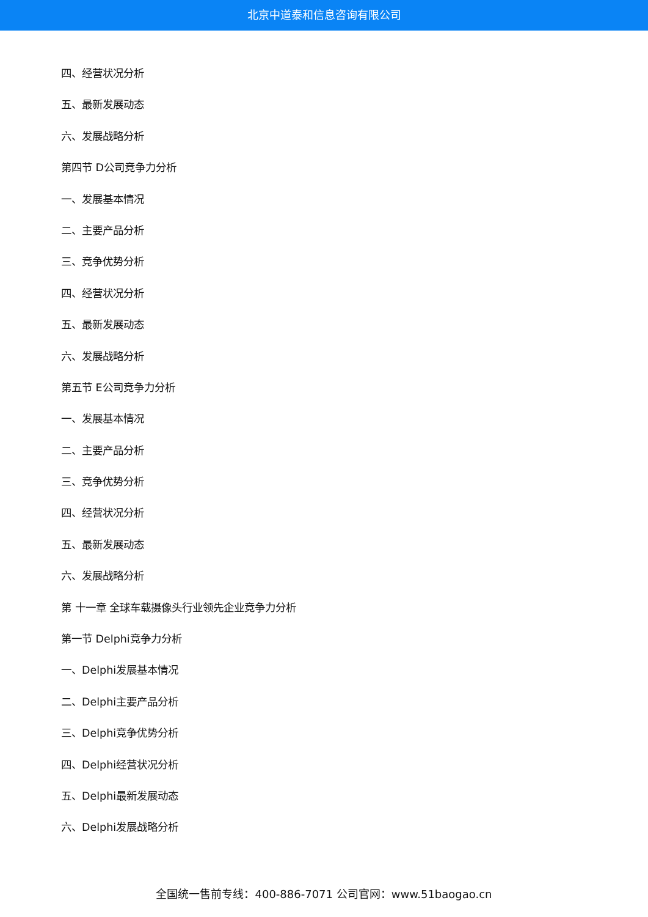北京中道泰和信息咨询有限公司
四、经营状况分析
五、最新发展动态
六、发展战略分析
第四节 D公司竞争力分析
一、发展基本情况
二、主要产品分析
三、竞争优势分析
四、经营状况分析
五、最新发展动态
六、发展战略分析
第五节 E公司竞争力分析
一、发展基本情况
二、主要产品分析
三、竞争优势分析
四、经营状况分析
五、最新发展动态
六、发展战略分析
第 十一章 全球车载摄像头行业领先企业竞争力分析
第一节 Delphi竞争力分析
一、Delphi发展基本情况
二、Delphi主要产品分析
三、Delphi竞争优势分析
四、Delphi经营状况分析
五、Delphi最新发展动态
六、Delphi发展战略分析
全国统一售前专线：400-886-7071 公司官网：www.51baogao.cn